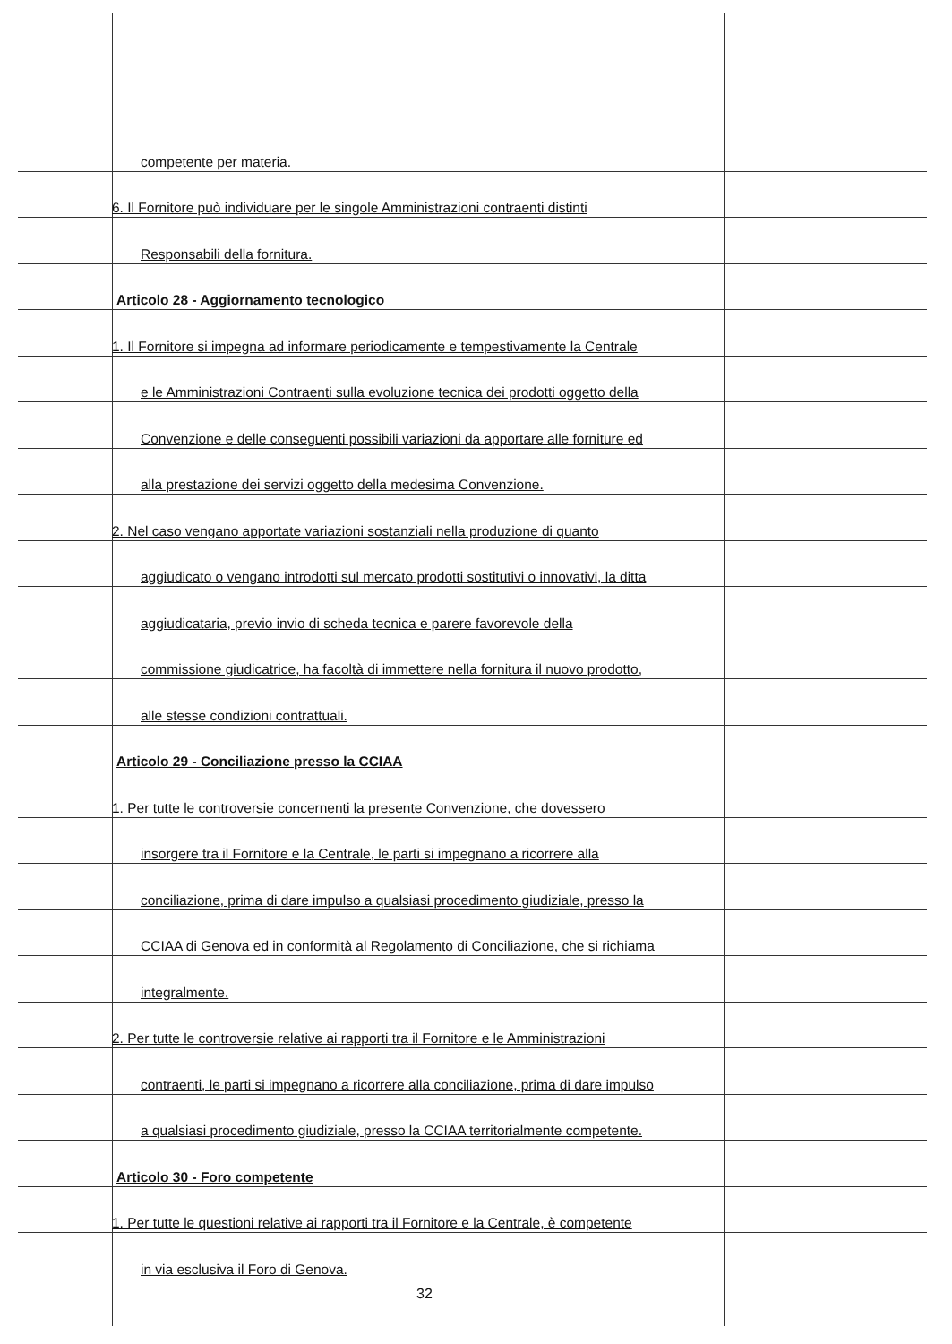competente per materia.
6. Il Fornitore può individuare per le singole Amministrazioni contraenti distinti
Responsabili della fornitura.
Articolo 28 - Aggiornamento tecnologico
1. Il Fornitore si impegna ad informare periodicamente e tempestivamente la Centrale
e le Amministrazioni Contraenti sulla evoluzione tecnica dei prodotti oggetto della
Convenzione e delle conseguenti possibili variazioni da apportare alle forniture ed
alla prestazione dei servizi oggetto della medesima Convenzione.
2. Nel caso vengano apportate variazioni sostanziali nella produzione di quanto
aggiudicato o vengano introdotti sul mercato prodotti sostitutivi o innovativi, la ditta
aggiudicataria, previo invio di scheda tecnica e parere favorevole della
commissione giudicatrice, ha facoltà di immettere nella fornitura il nuovo prodotto,
alle stesse condizioni contrattuali.
Articolo 29 - Conciliazione presso la CCIAA
1. Per tutte le controversie concernenti la presente Convenzione, che dovessero
insorgere tra il Fornitore e la Centrale, le parti si impegnano a ricorrere alla
conciliazione, prima di dare impulso a qualsiasi procedimento giudiziale, presso la
CCIAA di Genova ed in conformità al Regolamento di Conciliazione, che si richiama
integralmente.
2. Per tutte le controversie relative ai rapporti tra il Fornitore e le Amministrazioni
contraenti, le parti si impegnano a ricorrere alla conciliazione, prima di dare impulso
a qualsiasi procedimento giudiziale, presso la CCIAA territorialmente competente.
Articolo 30 - Foro competente
1. Per tutte le questioni relative ai rapporti tra il Fornitore e la Centrale, è competente
in via esclusiva il Foro di Genova.
32